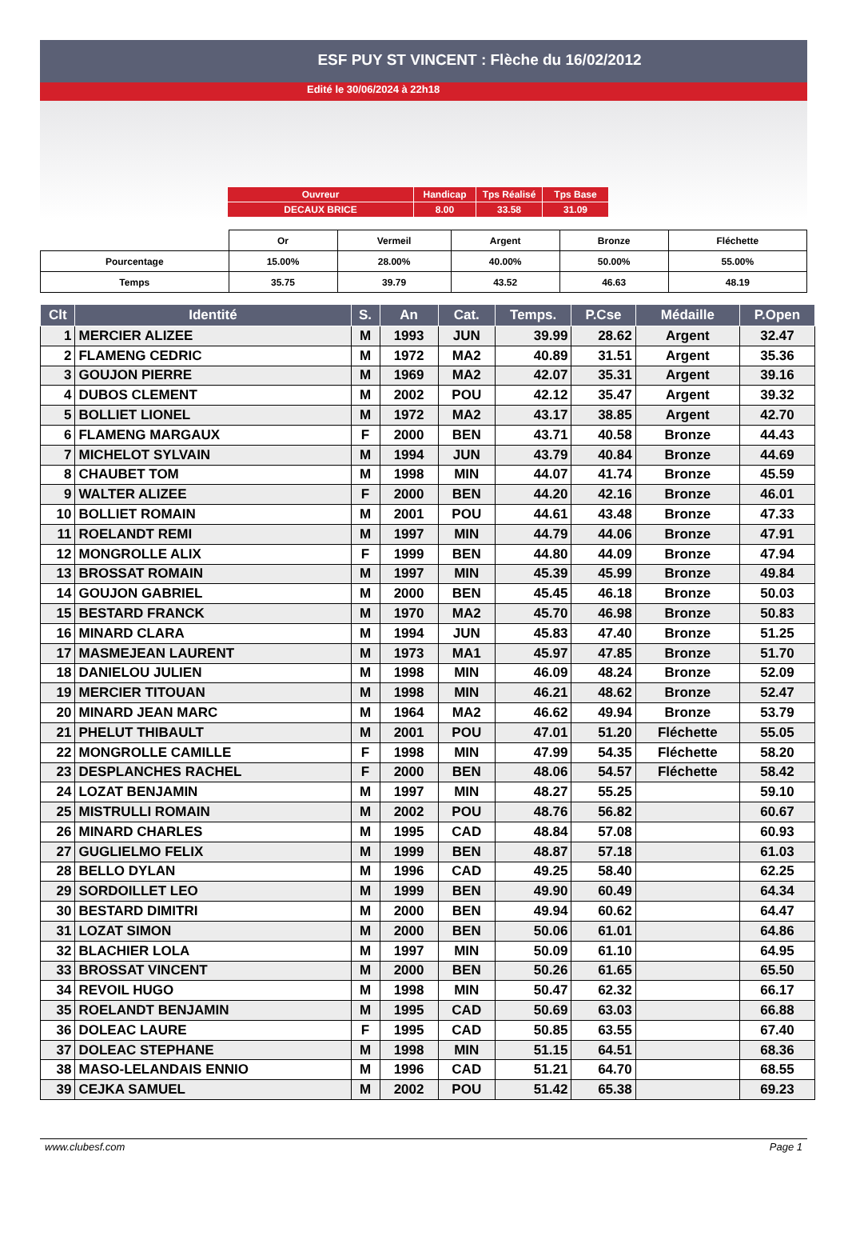ESF PUY ST VINCENT : Flèche du 16/02/2012
Edité le 30/06/2024 à 22h18
| Ouvreur | Handicap | Tps Réalisé | Tps Base |
| DECAUX BRICE | 8.00 | 33.58 | 31.09 |
| | Or | Vermeil | Argent | Bronze | Fléchette |
| Pourcentage | 15.00% | 28.00% | 40.00% | 50.00% | 55.00% |
| Temps | 35.75 | 39.79 | 43.52 | 46.63 | 48.19 |
| Clt | Identité | S. | An | Cat. | Temps. | P.Cse | Médaille | P.Open |
| --- | --- | --- | --- | --- | --- | --- | --- | --- |
| 1 | MERCIER ALIZEE | M | 1993 | JUN | 39.99 | 28.62 | Argent | 32.47 |
| 2 | FLAMENG CEDRIC | M | 1972 | MA2 | 40.89 | 31.51 | Argent | 35.36 |
| 3 | GOUJON PIERRE | M | 1969 | MA2 | 42.07 | 35.31 | Argent | 39.16 |
| 4 | DUBOS CLEMENT | M | 2002 | POU | 42.12 | 35.47 | Argent | 39.32 |
| 5 | BOLLIET LIONEL | M | 1972 | MA2 | 43.17 | 38.85 | Argent | 42.70 |
| 6 | FLAMENG MARGAUX | F | 2000 | BEN | 43.71 | 40.58 | Bronze | 44.43 |
| 7 | MICHELOT SYLVAIN | M | 1994 | JUN | 43.79 | 40.84 | Bronze | 44.69 |
| 8 | CHAUBET TOM | M | 1998 | MIN | 44.07 | 41.74 | Bronze | 45.59 |
| 9 | WALTER ALIZEE | F | 2000 | BEN | 44.20 | 42.16 | Bronze | 46.01 |
| 10 | BOLLIET ROMAIN | M | 2001 | POU | 44.61 | 43.48 | Bronze | 47.33 |
| 11 | ROELANDT REMI | M | 1997 | MIN | 44.79 | 44.06 | Bronze | 47.91 |
| 12 | MONGROLLE ALIX | F | 1999 | BEN | 44.80 | 44.09 | Bronze | 47.94 |
| 13 | BROSSAT ROMAIN | M | 1997 | MIN | 45.39 | 45.99 | Bronze | 49.84 |
| 14 | GOUJON GABRIEL | M | 2000 | BEN | 45.45 | 46.18 | Bronze | 50.03 |
| 15 | BESTARD FRANCK | M | 1970 | MA2 | 45.70 | 46.98 | Bronze | 50.83 |
| 16 | MINARD CLARA | M | 1994 | JUN | 45.83 | 47.40 | Bronze | 51.25 |
| 17 | MASMEJEAN LAURENT | M | 1973 | MA1 | 45.97 | 47.85 | Bronze | 51.70 |
| 18 | DANIELOU JULIEN | M | 1998 | MIN | 46.09 | 48.24 | Bronze | 52.09 |
| 19 | MERCIER TITOUAN | M | 1998 | MIN | 46.21 | 48.62 | Bronze | 52.47 |
| 20 | MINARD JEAN MARC | M | 1964 | MA2 | 46.62 | 49.94 | Bronze | 53.79 |
| 21 | PHELUT THIBAULT | M | 2001 | POU | 47.01 | 51.20 | Fléchette | 55.05 |
| 22 | MONGROLLE CAMILLE | F | 1998 | MIN | 47.99 | 54.35 | Fléchette | 58.20 |
| 23 | DESPLANCHES RACHEL | F | 2000 | BEN | 48.06 | 54.57 | Fléchette | 58.42 |
| 24 | LOZAT BENJAMIN | M | 1997 | MIN | 48.27 | 55.25 | | 59.10 |
| 25 | MISTRULLI ROMAIN | M | 2002 | POU | 48.76 | 56.82 | | 60.67 |
| 26 | MINARD CHARLES | M | 1995 | CAD | 48.84 | 57.08 | | 60.93 |
| 27 | GUGLIELMO FELIX | M | 1999 | BEN | 48.87 | 57.18 | | 61.03 |
| 28 | BELLO DYLAN | M | 1996 | CAD | 49.25 | 58.40 | | 62.25 |
| 29 | SORDOILLET LEO | M | 1999 | BEN | 49.90 | 60.49 | | 64.34 |
| 30 | BESTARD DIMITRI | M | 2000 | BEN | 49.94 | 60.62 | | 64.47 |
| 31 | LOZAT SIMON | M | 2000 | BEN | 50.06 | 61.01 | | 64.86 |
| 32 | BLACHIER LOLA | M | 1997 | MIN | 50.09 | 61.10 | | 64.95 |
| 33 | BROSSAT VINCENT | M | 2000 | BEN | 50.26 | 61.65 | | 65.50 |
| 34 | REVOIL HUGO | M | 1998 | MIN | 50.47 | 62.32 | | 66.17 |
| 35 | ROELANDT BENJAMIN | M | 1995 | CAD | 50.69 | 63.03 | | 66.88 |
| 36 | DOLEAC LAURE | F | 1995 | CAD | 50.85 | 63.55 | | 67.40 |
| 37 | DOLEAC STEPHANE | M | 1998 | MIN | 51.15 | 64.51 | | 68.36 |
| 38 | MASO-LELANDAIS ENNIO | M | 1996 | CAD | 51.21 | 64.70 | | 68.55 |
| 39 | CEJKA SAMUEL | M | 2002 | POU | 51.42 | 65.38 | | 69.23 |
www.clubesf.com Page 1